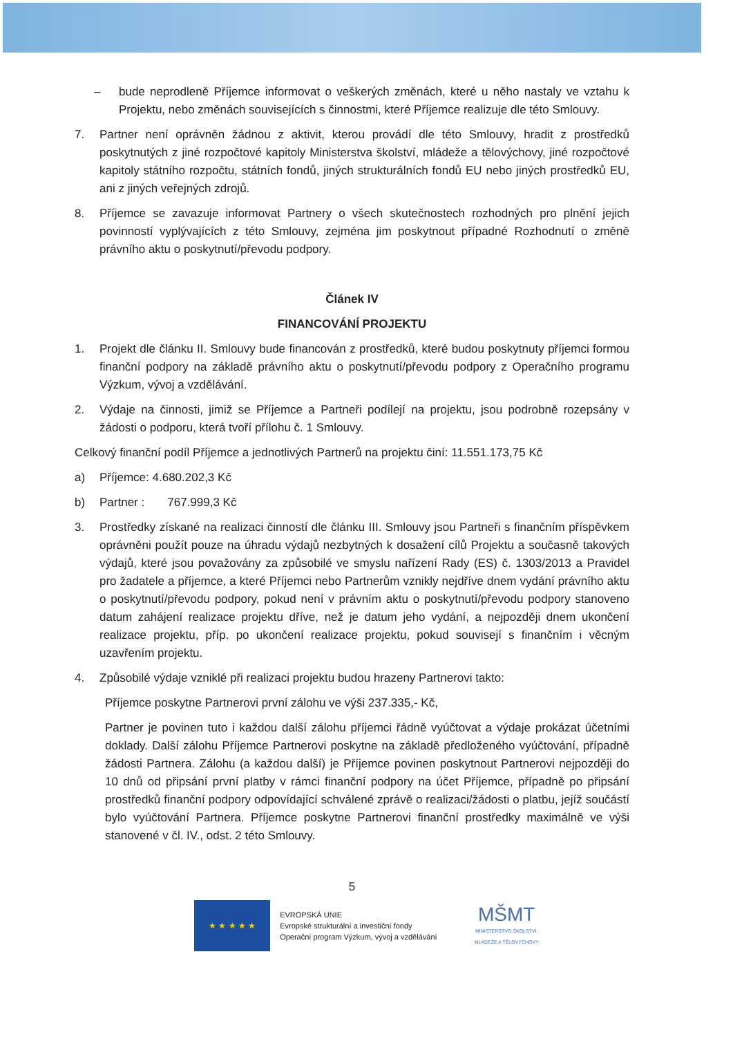– bude neprodleně Příjemce informovat o veškerých změnách, které u něho nastaly ve vztahu k Projektu, nebo změnách souvisejících s činnostmi, které Příjemce realizuje dle této Smlouvy.
7. Partner není oprávněn žádnou z aktivit, kterou provádí dle této Smlouvy, hradit z prostředků poskytnutých z jiné rozpočtové kapitoly Ministerstva školství, mládeže a tělovýchovy, jiné rozpočtové kapitoly státního rozpočtu, státních fondů, jiných strukturálních fondů EU nebo jiných prostředků EU, ani z jiných veřejných zdrojů.
8. Příjemce se zavazuje informovat Partnery o všech skutečnostech rozhodných pro plnění jejich povinností vyplývajících z této Smlouvy, zejména jim poskytnout případné Rozhodnutí o změně právního aktu o poskytnutí/převodu podpory.
Článek IV
FINANCOVÁNÍ PROJEKTU
1. Projekt dle článku II. Smlouvy bude financován z prostředků, které budou poskytnuty příjemci formou finanční podpory na základě právního aktu o poskytnutí/převodu podpory z Operačního programu Výzkum, vývoj a vzdělávání.
2. Výdaje na činnosti, jimiž se Příjemce a Partneři podílejí na projektu, jsou podrobně rozepsány v žádosti o podporu, která tvoří přílohu č. 1 Smlouvy.
Celkový finanční podíl Příjemce a jednotlivých Partnerů na projektu činí: 11.551.173,75 Kč
a) Příjemce: 4.680.202,3 Kč
b) Partner : 767.999,3 Kč
3. Prostředky získané na realizaci činností dle článku III. Smlouvy jsou Partneři s finančním příspěvkem oprávněni použít pouze na úhradu výdajů nezbytných k dosažení cílů Projektu a současně takových výdajů, které jsou považovány za způsobilé ve smyslu nařízení Rady (ES) č. 1303/2013 a Pravidel pro žadatele a příjemce, a které Příjemci nebo Partnerům vznikly nejdříve dnem vydání právního aktu o poskytnutí/převodu podpory, pokud není v právním aktu o poskytnutí/převodu podpory stanoveno datum zahájení realizace projektu dříve, než je datum jeho vydání, a nejpozději dnem ukončení realizace projektu, příp. po ukončení realizace projektu, pokud souvisejí s finančním i věcným uzavřením projektu.
4. Způsobilé výdaje vzniklé při realizaci projektu budou hrazeny Partnerovi takto:
Příjemce poskytne Partnerovi první zálohu ve výši 237.335,- Kč,
Partner je povinen tuto i každou další zálohu příjemci řádně vyúčtovat a výdaje prokázat účetními doklady. Další zálohu Příjemce Partnerovi poskytne na základě předloženého vyúčtování, případně žádosti Partnera. Zálohu (a každou další) je Příjemce povinen poskytnout Partnerovi nejpozději do 10 dnů od připsání první platby v rámci finanční podpory na účet Příjemce, případně po připsání prostředků finanční podpory odpovídající schválené zprávě o realizaci/žádosti o platbu, jejíž součástí bylo vyúčtování Partnera. Příjemce poskytne Partnerovi finanční prostředky maximálně ve výši stanovené v čl. IV., odst. 2 této Smlouvy.
5
★ ★ ★ ★ ★
EVROPSKÁ UNIE
Evropské strukturální a investiční fondy
Operační program Výzkum, vývoj a vzdělávání
MŠMT
MINISTERSTVO ŠKOLSTVÍ,
MLÁDEŽE A TĚLOVÝCHOVY